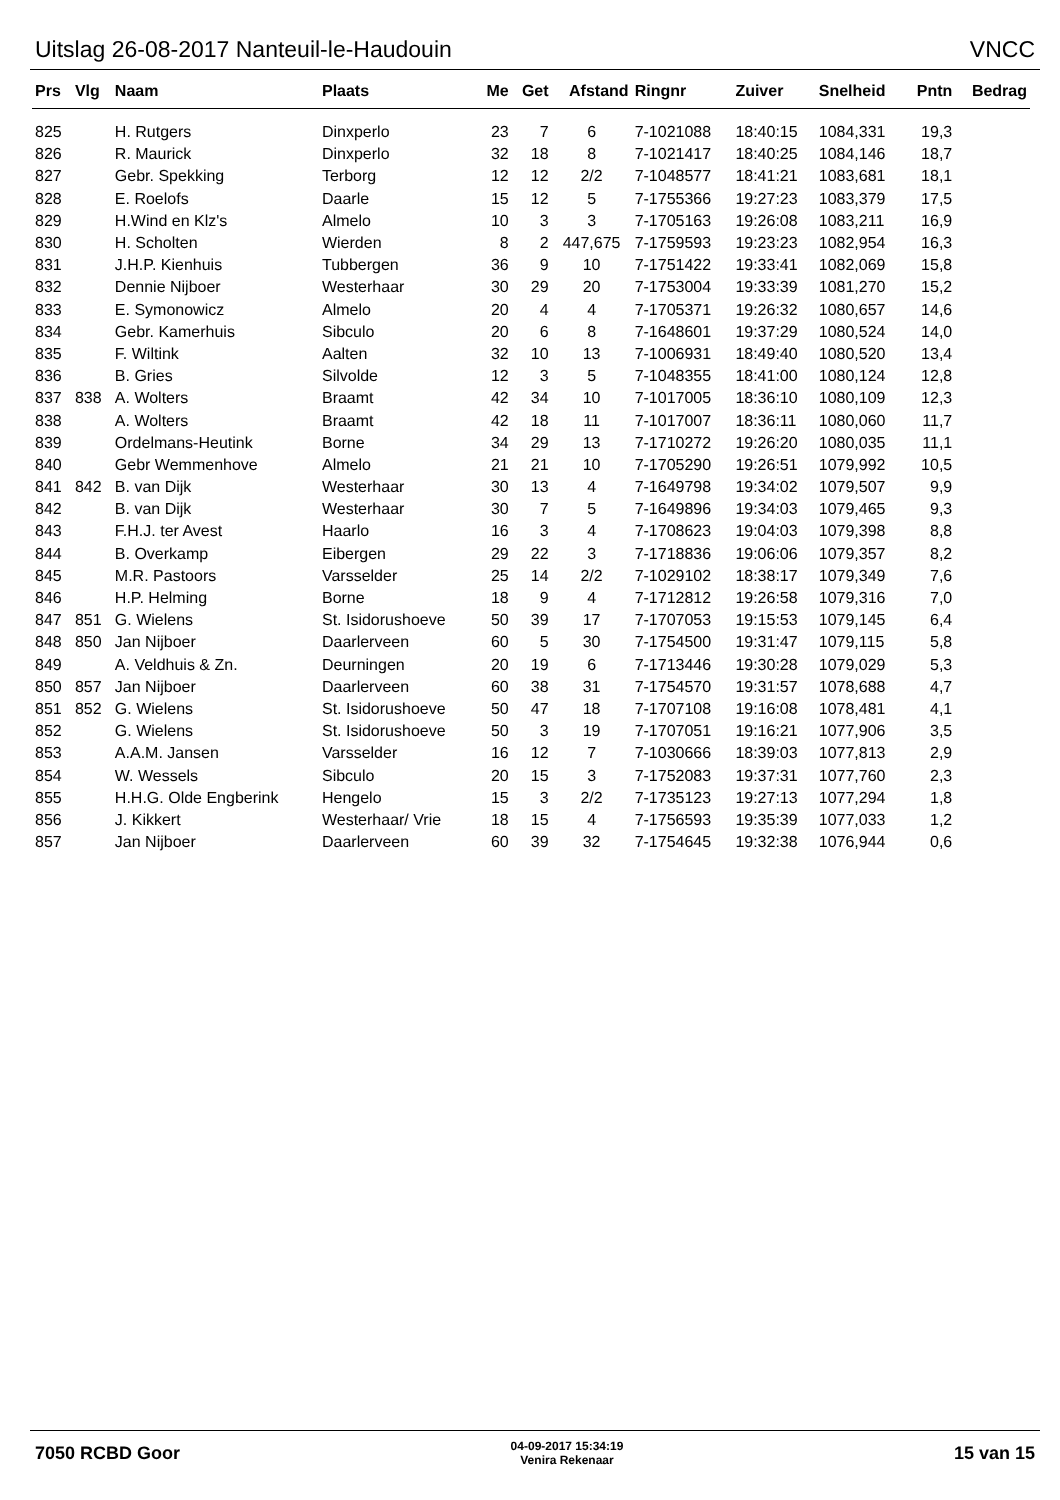Uitslag 26-08-2017 Nanteuil-le-Haudouin VNCC
| Prs | Vlg | Naam | Plaats | Me | Get | Afstand | Ringnr | Zuiver | Snelheid | Pntn | Bedrag |
| --- | --- | --- | --- | --- | --- | --- | --- | --- | --- | --- | --- |
| 825 | | H. Rutgers | Dinxperlo | 23 | 7 | 6 | 7-1021088 | 18:40:15 | 1084,331 | 19,3 | |
| 826 | | R. Maurick | Dinxperlo | 32 | 18 | 8 | 7-1021417 | 18:40:25 | 1084,146 | 18,7 | |
| 827 | | Gebr. Spekking | Terborg | 12 | 12 | 2/2 | 7-1048577 | 18:41:21 | 1083,681 | 18,1 | |
| 828 | | E. Roelofs | Daarle | 15 | 12 | 5 | 7-1755366 | 19:27:23 | 1083,379 | 17,5 | |
| 829 | | H.Wind en Klz's | Almelo | 10 | 3 | 3 | 7-1705163 | 19:26:08 | 1083,211 | 16,9 | |
| 830 | | H. Scholten | Wierden | 8 | 2 | 447,675 | 7-1759593 | 19:23:23 | 1082,954 | 16,3 | |
| 831 | | J.H.P. Kienhuis | Tubbergen | 36 | 9 | 10 | 7-1751422 | 19:33:41 | 1082,069 | 15,8 | |
| 832 | | Dennie Nijboer | Westerhaar | 30 | 29 | 20 | 7-1753004 | 19:33:39 | 1081,270 | 15,2 | |
| 833 | | E. Symonowicz | Almelo | 20 | 4 | 4 | 7-1705371 | 19:26:32 | 1080,657 | 14,6 | |
| 834 | | Gebr. Kamerhuis | Sibculo | 20 | 6 | 8 | 7-1648601 | 19:37:29 | 1080,524 | 14,0 | |
| 835 | | F. Wiltink | Aalten | 32 | 10 | 13 | 7-1006931 | 18:49:40 | 1080,520 | 13,4 | |
| 836 | | B. Gries | Silvolde | 12 | 3 | 5 | 7-1048355 | 18:41:00 | 1080,124 | 12,8 | |
| 837 | 838 | A. Wolters | Braamt | 42 | 34 | 10 | 7-1017005 | 18:36:10 | 1080,109 | 12,3 | |
| 838 | | A. Wolters | Braamt | 42 | 18 | 11 | 7-1017007 | 18:36:11 | 1080,060 | 11,7 | |
| 839 | | Ordelmans-Heutink | Borne | 34 | 29 | 13 | 7-1710272 | 19:26:20 | 1080,035 | 11,1 | |
| 840 | | Gebr Wemmenhove | Almelo | 21 | 21 | 10 | 7-1705290 | 19:26:51 | 1079,992 | 10,5 | |
| 841 | 842 | B. van Dijk | Westerhaar | 30 | 13 | 4 | 7-1649798 | 19:34:02 | 1079,507 | 9,9 | |
| 842 | | B. van Dijk | Westerhaar | 30 | 7 | 5 | 7-1649896 | 19:34:03 | 1079,465 | 9,3 | |
| 843 | | F.H.J. ter Avest | Haarlo | 16 | 3 | 4 | 7-1708623 | 19:04:03 | 1079,398 | 8,8 | |
| 844 | | B. Overkamp | Eibergen | 29 | 22 | 3 | 7-1718836 | 19:06:06 | 1079,357 | 8,2 | |
| 845 | | M.R. Pastoors | Varsselder | 25 | 14 | 2/2 | 7-1029102 | 18:38:17 | 1079,349 | 7,6 | |
| 846 | | H.P. Helming | Borne | 18 | 9 | 4 | 7-1712812 | 19:26:58 | 1079,316 | 7,0 | |
| 847 | 851 | G. Wielens | St. Isidorushoeve | 50 | 39 | 17 | 7-1707053 | 19:15:53 | 1079,145 | 6,4 | |
| 848 | 850 | Jan Nijboer | Daarlerveen | 60 | 5 | 30 | 7-1754500 | 19:31:47 | 1079,115 | 5,8 | |
| 849 | | A. Veldhuis & Zn. | Deurningen | 20 | 19 | 6 | 7-1713446 | 19:30:28 | 1079,029 | 5,3 | |
| 850 | 857 | Jan Nijboer | Daarlerveen | 60 | 38 | 31 | 7-1754570 | 19:31:57 | 1078,688 | 4,7 | |
| 851 | 852 | G. Wielens | St. Isidorushoeve | 50 | 47 | 18 | 7-1707108 | 19:16:08 | 1078,481 | 4,1 | |
| 852 | | G. Wielens | St. Isidorushoeve | 50 | 3 | 19 | 7-1707051 | 19:16:21 | 1077,906 | 3,5 | |
| 853 | | A.A.M. Jansen | Varsselder | 16 | 12 | 7 | 7-1030666 | 18:39:03 | 1077,813 | 2,9 | |
| 854 | | W. Wessels | Sibculo | 20 | 15 | 3 | 7-1752083 | 19:37:31 | 1077,760 | 2,3 | |
| 855 | | H.H.G. Olde Engberink | Hengelo | 15 | 3 | 2/2 | 7-1735123 | 19:27:13 | 1077,294 | 1,8 | |
| 856 | | J. Kikkert | Westerhaar/ Vrie | 18 | 15 | 4 | 7-1756593 | 19:35:39 | 1077,033 | 1,2 | |
| 857 | | Jan Nijboer | Daarlerveen | 60 | 39 | 32 | 7-1754645 | 19:32:38 | 1076,944 | 0,6 | |
7050 RCBD Goor 04-09-2017 15:34:19
Venira Rekenaar 15 van 15